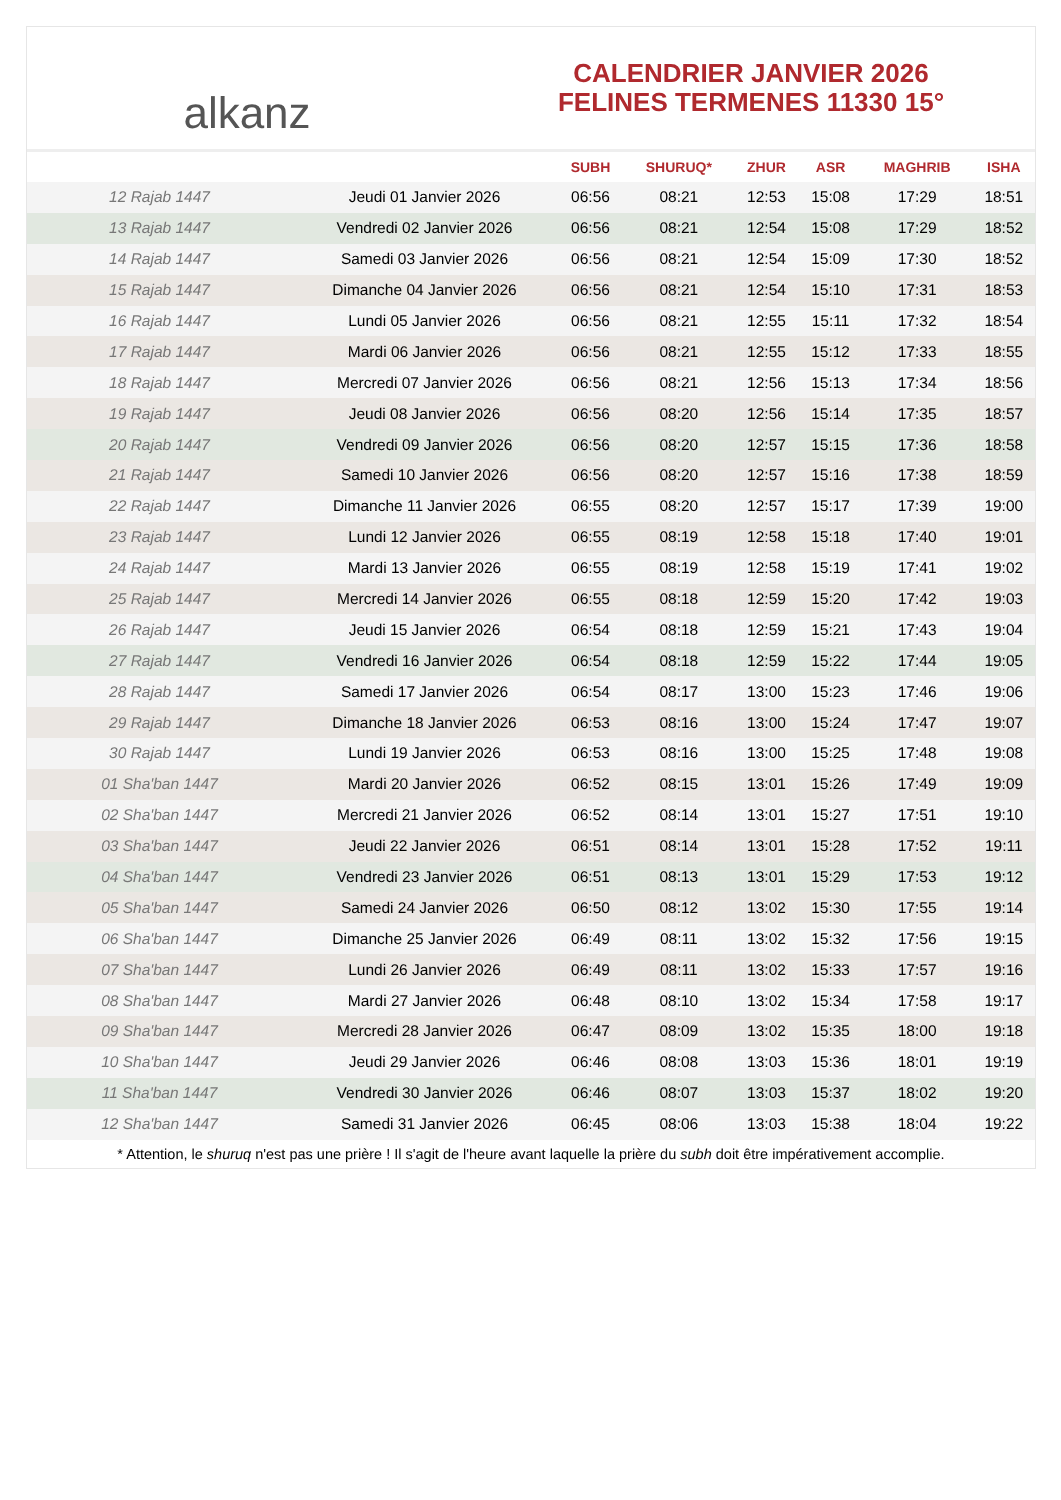alkanz
CALENDRIER JANVIER 2026
FELINES TERMENES 11330 15°
| | | SUBH | SHURUQ* | ZHUR | ASR | MAGHRIB | ISHA |
| --- | --- | --- | --- | --- | --- | --- | --- |
| 12 Rajab 1447 | Jeudi 01 Janvier 2026 | 06:56 | 08:21 | 12:53 | 15:08 | 17:29 | 18:51 |
| 13 Rajab 1447 | Vendredi 02 Janvier 2026 | 06:56 | 08:21 | 12:54 | 15:08 | 17:29 | 18:52 |
| 14 Rajab 1447 | Samedi 03 Janvier 2026 | 06:56 | 08:21 | 12:54 | 15:09 | 17:30 | 18:52 |
| 15 Rajab 1447 | Dimanche 04 Janvier 2026 | 06:56 | 08:21 | 12:54 | 15:10 | 17:31 | 18:53 |
| 16 Rajab 1447 | Lundi 05 Janvier 2026 | 06:56 | 08:21 | 12:55 | 15:11 | 17:32 | 18:54 |
| 17 Rajab 1447 | Mardi 06 Janvier 2026 | 06:56 | 08:21 | 12:55 | 15:12 | 17:33 | 18:55 |
| 18 Rajab 1447 | Mercredi 07 Janvier 2026 | 06:56 | 08:21 | 12:56 | 15:13 | 17:34 | 18:56 |
| 19 Rajab 1447 | Jeudi 08 Janvier 2026 | 06:56 | 08:20 | 12:56 | 15:14 | 17:35 | 18:57 |
| 20 Rajab 1447 | Vendredi 09 Janvier 2026 | 06:56 | 08:20 | 12:57 | 15:15 | 17:36 | 18:58 |
| 21 Rajab 1447 | Samedi 10 Janvier 2026 | 06:56 | 08:20 | 12:57 | 15:16 | 17:38 | 18:59 |
| 22 Rajab 1447 | Dimanche 11 Janvier 2026 | 06:55 | 08:20 | 12:57 | 15:17 | 17:39 | 19:00 |
| 23 Rajab 1447 | Lundi 12 Janvier 2026 | 06:55 | 08:19 | 12:58 | 15:18 | 17:40 | 19:01 |
| 24 Rajab 1447 | Mardi 13 Janvier 2026 | 06:55 | 08:19 | 12:58 | 15:19 | 17:41 | 19:02 |
| 25 Rajab 1447 | Mercredi 14 Janvier 2026 | 06:55 | 08:18 | 12:59 | 15:20 | 17:42 | 19:03 |
| 26 Rajab 1447 | Jeudi 15 Janvier 2026 | 06:54 | 08:18 | 12:59 | 15:21 | 17:43 | 19:04 |
| 27 Rajab 1447 | Vendredi 16 Janvier 2026 | 06:54 | 08:18 | 12:59 | 15:22 | 17:44 | 19:05 |
| 28 Rajab 1447 | Samedi 17 Janvier 2026 | 06:54 | 08:17 | 13:00 | 15:23 | 17:46 | 19:06 |
| 29 Rajab 1447 | Dimanche 18 Janvier 2026 | 06:53 | 08:16 | 13:00 | 15:24 | 17:47 | 19:07 |
| 30 Rajab 1447 | Lundi 19 Janvier 2026 | 06:53 | 08:16 | 13:00 | 15:25 | 17:48 | 19:08 |
| 01 Sha'ban 1447 | Mardi 20 Janvier 2026 | 06:52 | 08:15 | 13:01 | 15:26 | 17:49 | 19:09 |
| 02 Sha'ban 1447 | Mercredi 21 Janvier 2026 | 06:52 | 08:14 | 13:01 | 15:27 | 17:51 | 19:10 |
| 03 Sha'ban 1447 | Jeudi 22 Janvier 2026 | 06:51 | 08:14 | 13:01 | 15:28 | 17:52 | 19:11 |
| 04 Sha'ban 1447 | Vendredi 23 Janvier 2026 | 06:51 | 08:13 | 13:01 | 15:29 | 17:53 | 19:12 |
| 05 Sha'ban 1447 | Samedi 24 Janvier 2026 | 06:50 | 08:12 | 13:02 | 15:30 | 17:55 | 19:14 |
| 06 Sha'ban 1447 | Dimanche 25 Janvier 2026 | 06:49 | 08:11 | 13:02 | 15:32 | 17:56 | 19:15 |
| 07 Sha'ban 1447 | Lundi 26 Janvier 2026 | 06:49 | 08:11 | 13:02 | 15:33 | 17:57 | 19:16 |
| 08 Sha'ban 1447 | Mardi 27 Janvier 2026 | 06:48 | 08:10 | 13:02 | 15:34 | 17:58 | 19:17 |
| 09 Sha'ban 1447 | Mercredi 28 Janvier 2026 | 06:47 | 08:09 | 13:02 | 15:35 | 18:00 | 19:18 |
| 10 Sha'ban 1447 | Jeudi 29 Janvier 2026 | 06:46 | 08:08 | 13:03 | 15:36 | 18:01 | 19:19 |
| 11 Sha'ban 1447 | Vendredi 30 Janvier 2026 | 06:46 | 08:07 | 13:03 | 15:37 | 18:02 | 19:20 |
| 12 Sha'ban 1447 | Samedi 31 Janvier 2026 | 06:45 | 08:06 | 13:03 | 15:38 | 18:04 | 19:22 |
* Attention, le shuruq n'est pas une prière ! Il s'agit de l'heure avant laquelle la prière du subh doit être impérativement accomplie.